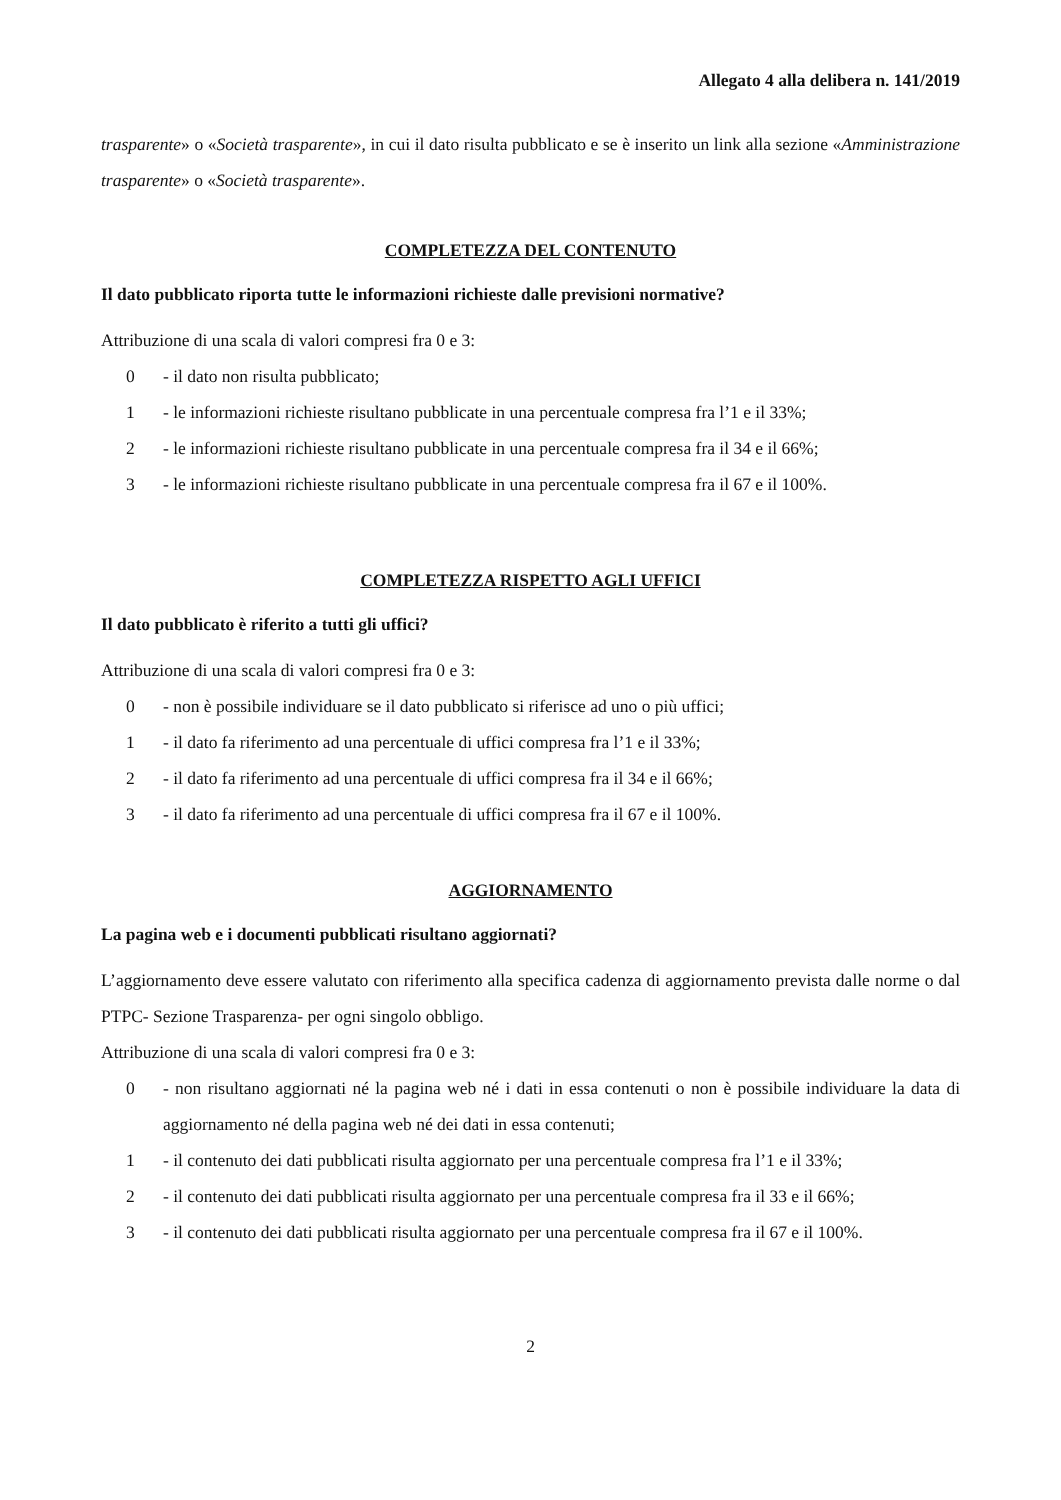Allegato 4 alla delibera n. 141/2019
trasparente» o «Società trasparente», in cui il dato risulta pubblicato e se è inserito un link alla sezione «Amministrazione trasparente» o «Società trasparente».
COMPLETEZZA DEL CONTENUTO
Il dato pubblicato riporta tutte le informazioni richieste dalle previsioni normative?
Attribuzione di una scala di valori compresi fra 0 e 3:
0 - il dato non risulta pubblicato;
1 - le informazioni richieste risultano pubblicate in una percentuale compresa fra l’1 e il 33%;
2 - le informazioni richieste risultano pubblicate in una percentuale compresa fra il 34 e il 66%;
3 - le informazioni richieste risultano pubblicate in una percentuale compresa fra il 67 e il 100%.
COMPLETEZZA RISPETTO AGLI UFFICI
Il dato pubblicato è riferito a tutti gli uffici?
Attribuzione di una scala di valori compresi fra 0 e 3:
0 - non è possibile individuare se il dato pubblicato si riferisce ad uno o più uffici;
1 - il dato fa riferimento ad una percentuale di uffici compresa fra l’1 e il 33%;
2 - il dato fa riferimento ad una percentuale di uffici compresa fra il 34 e il 66%;
3 - il dato fa riferimento ad una percentuale di uffici compresa fra il 67 e il 100%.
AGGIORNAMENTO
La pagina web e i documenti pubblicati risultano aggiornati?
L’aggiornamento deve essere valutato con riferimento alla specifica cadenza di aggiornamento prevista dalle norme o dal PTPC- Sezione Trasparenza- per ogni singolo obbligo.
Attribuzione di una scala di valori compresi fra 0 e 3:
0 - non risultano aggiornati né la pagina web né i dati in essa contenuti o non è possibile individuare la data di aggiornamento né della pagina web né dei dati in essa contenuti;
1 - il contenuto dei dati pubblicati risulta aggiornato per una percentuale compresa fra l’1 e il 33%;
2 - il contenuto dei dati pubblicati risulta aggiornato per una percentuale compresa fra il 33 e il 66%;
3 - il contenuto dei dati pubblicati risulta aggiornato per una percentuale compresa fra il 67 e il 100%.
2